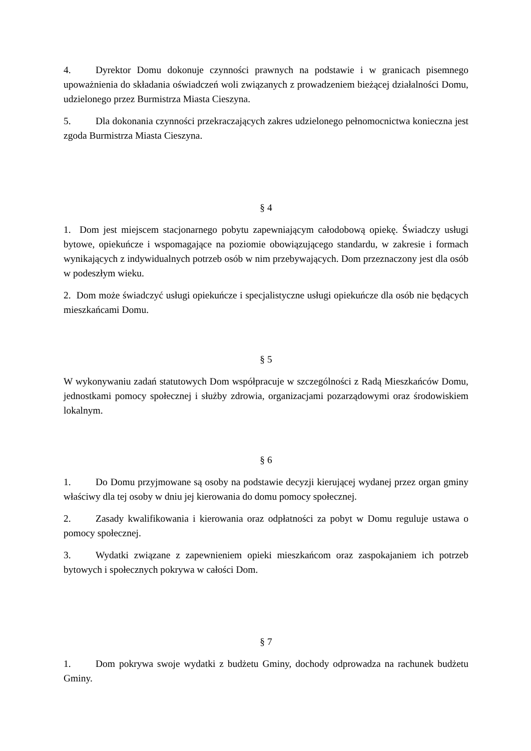4. Dyrektor Domu dokonuje czynności prawnych na podstawie i w granicach pisemnego upoważnienia do składania oświadczeń woli związanych z prowadzeniem bieżącej działalności Domu, udzielonego przez Burmistrza Miasta Cieszyna.
5. Dla dokonania czynności przekraczających zakres udzielonego pełnomocnictwa konieczna jest zgoda Burmistrza Miasta Cieszyna.
§ 4
1. Dom jest miejscem stacjonarnego pobytu zapewniającym całodobową opiekę. Świadczy usługi bytowe, opiekuńcze i wspomagające na poziomie obowiązującego standardu, w zakresie i formach wynikających z indywidualnych potrzeb osób w nim przebywających. Dom przeznaczony jest dla osób w podeszłym wieku.
2. Dom może świadczyć usługi opiekuńcze i specjalistyczne usługi opiekuńcze dla osób nie będących mieszkańcami Domu.
§ 5
W wykonywaniu zadań statutowych Dom współpracuje w szczególności z Radą Mieszkańców Domu, jednostkami pomocy społecznej i służby zdrowia, organizacjami pozarządowymi oraz środowiskiem lokalnym.
§ 6
1. Do Domu przyjmowane są osoby na podstawie decyzji kierującej wydanej przez organ gminy właściwy dla tej osoby w dniu jej kierowania do domu pomocy społecznej.
2. Zasady kwalifikowania i kierowania oraz odpłatności za pobyt w Domu reguluje ustawa o pomocy społecznej.
3. Wydatki związane z zapewnieniem opieki mieszkańcom oraz zaspokajaniem ich potrzeb bytowych i społecznych pokrywa w całości Dom.
§ 7
1. Dom pokrywa swoje wydatki z budżetu Gminy, dochody odprowadza na rachunek budżetu Gminy.